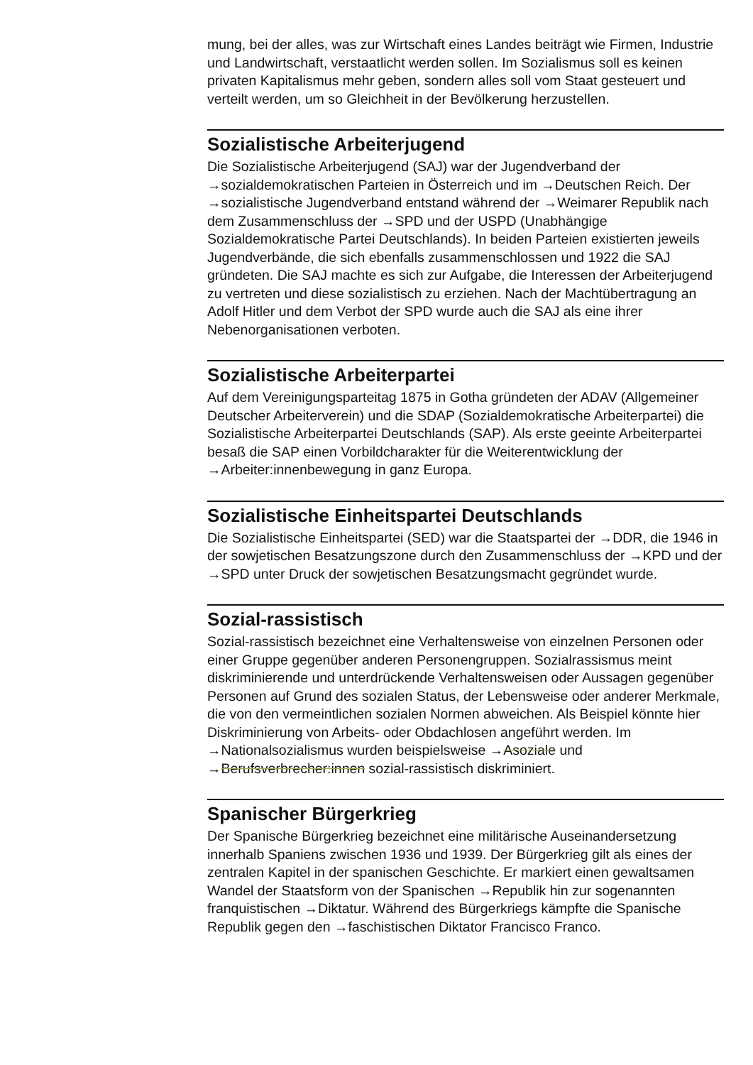mung, bei der alles, was zur Wirtschaft eines Landes beiträgt wie Firmen, Industrie und Landwirtschaft, verstaatlicht werden sollen. Im Sozialismus soll es keinen privaten Kapitalismus mehr geben, sondern alles soll vom Staat gesteuert und verteilt werden, um so Gleichheit in der Bevölkerung herzustellen.
Sozialistische Arbeiterjugend
Die Sozialistische Arbeiterjugend (SAJ) war der Jugendverband der →sozialdemokratischen Parteien in Österreich und im →Deutschen Reich. Der →sozialistische Jugendverband entstand während der →Weimarer Republik nach dem Zusammenschluss der →SPD und der USPD (Unabhängige Sozialdemokratische Partei Deutschlands). In beiden Parteien existierten jeweils Jugendverbände, die sich ebenfalls zusammenschlossen und 1922 die SAJ gründeten. Die SAJ machte es sich zur Aufgabe, die Interessen der Arbeiterjugend zu vertreten und diese sozialistisch zu erziehen. Nach der Machtübertragung an Adolf Hitler und dem Verbot der SPD wurde auch die SAJ als eine ihrer Nebenorganisationen verboten.
Sozialistische Arbeiterpartei
Auf dem Vereinigungsparteitag 1875 in Gotha gründeten der ADAV (Allgemeiner Deutscher Arbeiterverein) und die SDAP (Sozialdemokratische Arbeiterpartei) die Sozialistische Arbeiterpartei Deutschlands (SAP). Als erste geeinte Arbeiterpartei besaß die SAP einen Vorbildcharakter für die Weiterentwicklung der →Arbeiter:innenbewegung in ganz Europa.
Sozialistische Einheitspartei Deutschlands
Die Sozialistische Einheitspartei (SED) war die Staatspartei der →DDR, die 1946 in der sowjetischen Besatzungszone durch den Zusammenschluss der →KPD und der →SPD unter Druck der sowjetischen Besatzungsmacht gegründet wurde.
Sozial-rassistisch
Sozial-rassistisch bezeichnet eine Verhaltensweise von einzelnen Personen oder einer Gruppe gegenüber anderen Personengruppen. Sozialrassismus meint diskriminierende und unterdrückende Verhaltensweisen oder Aussagen gegenüber Personen auf Grund des sozialen Status, der Lebensweise oder anderer Merkmale, die von den vermeintlichen sozialen Normen abweichen. Als Beispiel könnte hier Diskriminierung von Arbeits- oder Obdachlosen angeführt werden. Im →Nationalsozialismus wurden beispielsweise →Asoziale und →Berufsverbrecher:innen sozial-rassistisch diskriminiert.
Spanischer Bürgerkrieg
Der Spanische Bürgerkrieg bezeichnet eine militärische Auseinandersetzung innerhalb Spaniens zwischen 1936 und 1939. Der Bürgerkrieg gilt als eines der zentralen Kapitel in der spanischen Geschichte. Er markiert einen gewaltsamen Wandel der Staatsform von der Spanischen →Republik hin zur sogenannten franquistischen →Diktatur. Während des Bürgerkriegs kämpfte die Spanische Republik gegen den →faschistischen Diktator Francisco Franco.